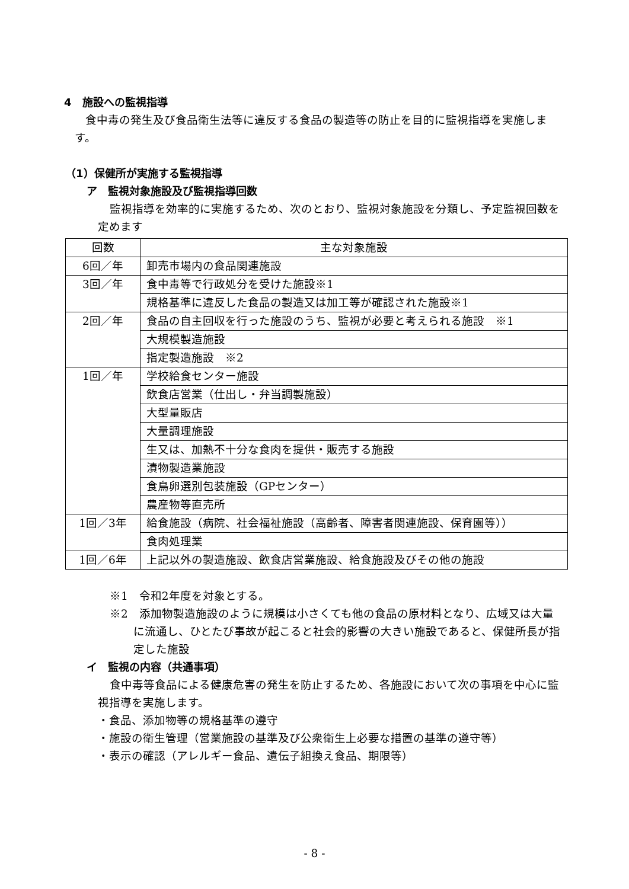4　施設への監視指導
食中毒の発生及び食品衛生法等に違反する食品の製造等の防止を目的に監視指導を実施します。
（1）保健所が実施する監視指導
ア　監視対象施設及び監視指導回数
監視指導を効率的に実施するため、次のとおり、監視対象施設を分類し、予定監視回数を定めます
| 回数 | 主な対象施設 |
| 6回／年 | 卸売市場内の食品関連施設 |
| 3回／年 | 食中毒等で行政処分を受けた施設※1 |
| | 規格基準に違反した食品の製造又は加工等が確認された施設※1 |
| 2回／年 | 食品の自主回収を行った施設のうち、監視が必要と考えられる施設 ※1 |
| | 大規模製造施設 |
| | 指定製造施設 ※2 |
| 1回／年 | 学校給食センター施設 |
| | 飲食店営業（仕出し・弁当調製施設） |
| | 大型量販店 |
| | 大量調理施設 |
| | 生又は、加熱不十分な食肉を提供・販売する施設 |
| | 漬物製造業施設 |
| | 食鳥卵選別包装施設（GPセンター） |
| | 農産物等直売所 |
| 1回／3年 | 給食施設（病院、社会福祉施設（高齢者、障害者関連施設、保育園等）） |
| | 食肉処理業 |
| 1回／6年 | 上記以外の製造施設、飲食店営業施設、給食施設及びその他の施設 |
※1　令和2年度を対象とする。
※2　添加物製造施設のように規模は小さくても他の食品の原材料となり、広域又は大量に流通し、ひとたび事故が起こると社会的影響の大きい施設であると、保健所長が指定した施設
イ　監視の内容（共通事項）
食中毒等食品による健康危害の発生を防止するため、各施設において次の事項を中心に監視指導を実施します。
・食品、添加物等の規格基準の遵守
・施設の衛生管理（営業施設の基準及び公衆衛生上必要な措置の基準の遵守等）
・表示の確認（アレルギー食品、遺伝子組換え食品、期限等）
- 8 -